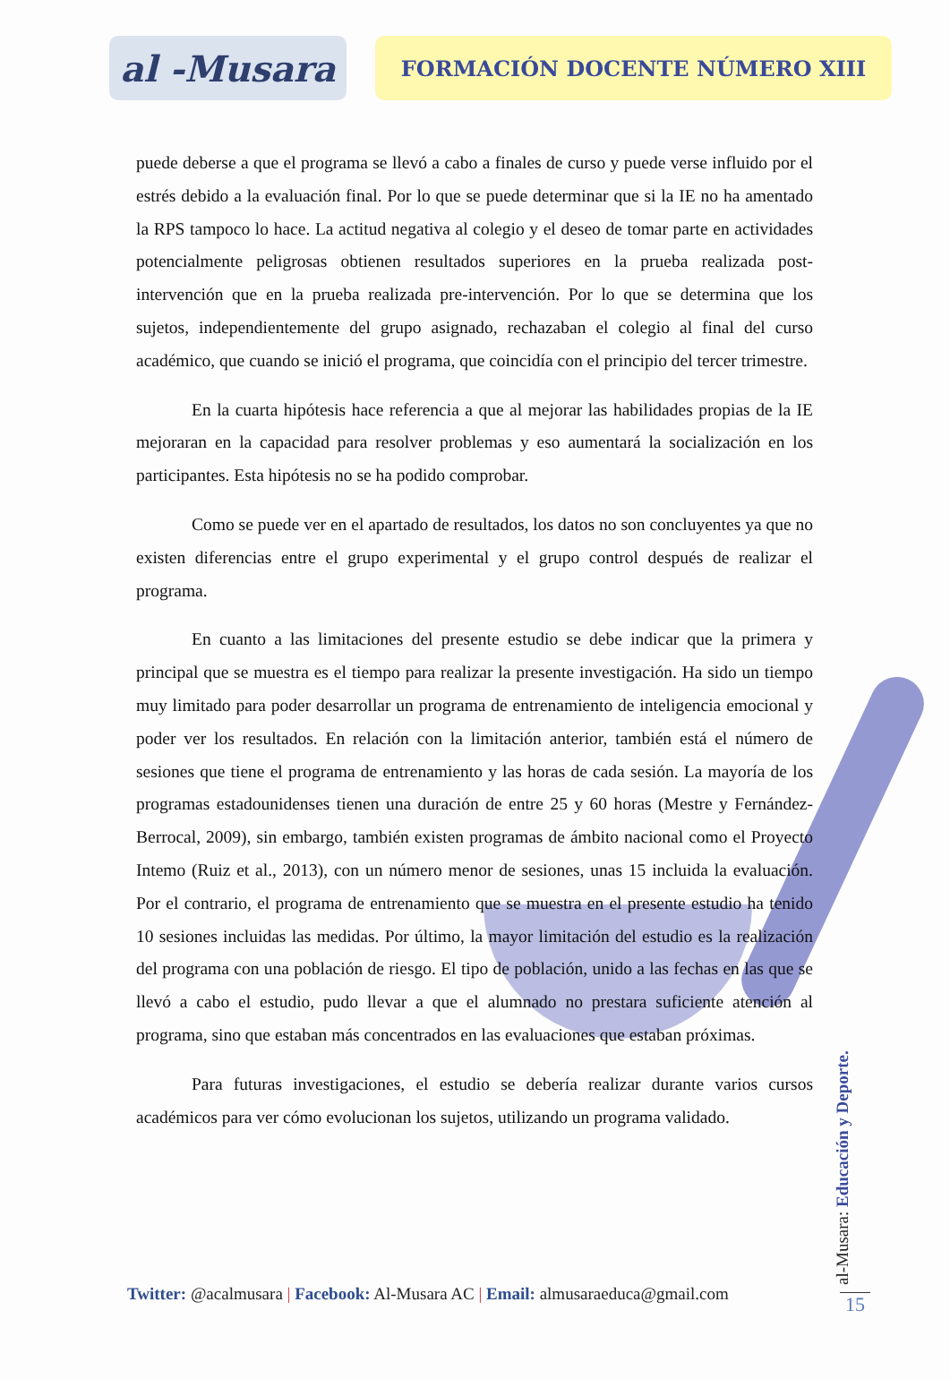al -Musara
FORMACIÓN DOCENTE NÚMERO XIII
puede deberse a que el programa se llevó a cabo a finales de curso y puede verse influido por el estrés debido a la evaluación final. Por lo que se puede determinar que si la IE no ha amentado la RPS tampoco lo hace. La actitud negativa al colegio y el deseo de tomar parte en actividades potencialmente peligrosas obtienen resultados superiores en la prueba realizada post-intervención que en la prueba realizada pre-intervención. Por lo que se determina que los sujetos, independientemente del grupo asignado, rechazaban el colegio al final del curso académico, que cuando se inició el programa, que coincidía con el principio del tercer trimestre.
En la cuarta hipótesis hace referencia a que al mejorar las habilidades propias de la IE mejoraran en la capacidad para resolver problemas y eso aumentará la socialización en los participantes. Esta hipótesis no se ha podido comprobar.
Como se puede ver en el apartado de resultados, los datos no son concluyentes ya que no existen diferencias entre el grupo experimental y el grupo control después de realizar el programa.
En cuanto a las limitaciones del presente estudio se debe indicar que la primera y principal que se muestra es el tiempo para realizar la presente investigación. Ha sido un tiempo muy limitado para poder desarrollar un programa de entrenamiento de inteligencia emocional y poder ver los resultados. En relación con la limitación anterior, también está el número de sesiones que tiene el programa de entrenamiento y las horas de cada sesión. La mayoría de los programas estadounidenses tienen una duración de entre 25 y 60 horas (Mestre y Fernández-Berrocal, 2009), sin embargo, también existen programas de ámbito nacional como el Proyecto Intemo (Ruiz et al., 2013), con un número menor de sesiones, unas 15 incluida la evaluación. Por el contrario, el programa de entrenamiento que se muestra en el presente estudio ha tenido 10 sesiones incluidas las medidas. Por último, la mayor limitación del estudio es la realización del programa con una población de riesgo. El tipo de población, unido a las fechas en las que se llevó a cabo el estudio, pudo llevar a que el alumnado no prestara suficiente atención al programa, sino que estaban más concentrados en las evaluaciones que estaban próximas.
Para futuras investigaciones, el estudio se debería realizar durante varios cursos académicos para ver cómo evolucionan los sujetos, utilizando un programa validado.
Twitter: @acalmusara | Facebook: Al-Musara AC | Email: almusaraeduca@gmail.com
al-Musara: Educación y Deporte.
15